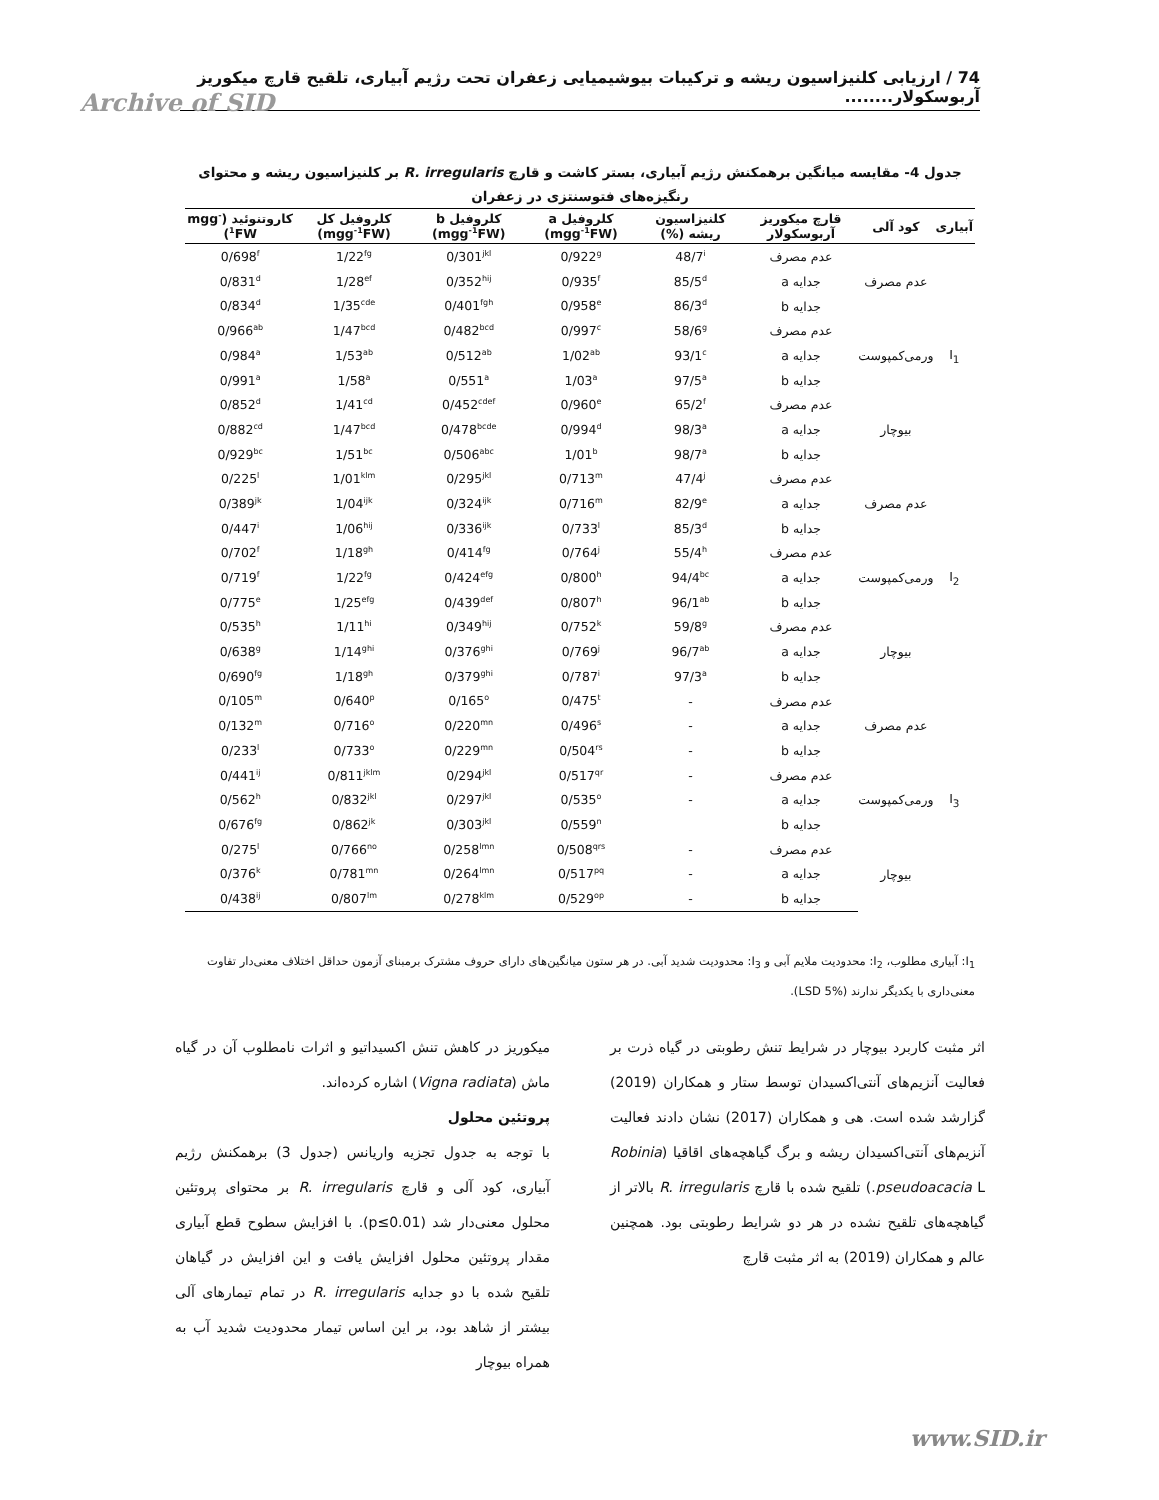74 / ارزیابی کلنیزاسیون ریشه و ترکیبات بیوشیمیایی زعفران تحت رژیم آبیاری، تلقیح قارچ میکوریز آربوسکولار........
Archive of SID
جدول 4- مقایسه میانگین برهمکنش رژیم آبیاری، بستر کاشت و قارچ R. irregularis بر کلنیزاسیون ریشه و محتوای رنگیزه‌های فتوسنتزی در زعفران
| آبیاری | کود آلی | قارچ میکوریز آربوسکولار | کلنیزاسیون ریشه (%) | کلروفیل a (mgg<sup>-1</sup>FW) | کلروفیل b (mgg<sup>-1</sup>FW) | کلروفیل کل (mgg<sup>-1</sup>FW) | کاروتنوئید (mgg<sup>-1</sup>FW) |
| --- | --- | --- | --- | --- | --- | --- | --- |
| I<sub>1</sub> | عدم مصرف | عدم مصرف | 48/7<sup>i</sup> | 0/922<sup>g</sup> | 0/301<sup>jkl</sup> | 1/22<sup>fg</sup> | 0/698<sup>f</sup> |
| | | جدایه a | 85/5<sup>d</sup> | 0/935<sup>f</sup> | 0/352<sup>hij</sup> | 1/28<sup>ef</sup> | 0/831<sup>d</sup> |
| | | جدایه b | 86/3<sup>d</sup> | 0/958<sup>e</sup> | 0/401<sup>fgh</sup> | 1/35<sup>cde</sup> | 0/834<sup>d</sup> |
| | ورمی‌کمپوست | عدم مصرف | 58/6<sup>g</sup> | 0/997<sup>c</sup> | 0/482<sup>bcd</sup> | 1/47<sup>bcd</sup> | 0/966<sup>ab</sup> |
| | | جدایه a | 93/1<sup>c</sup> | 1/02<sup>ab</sup> | 0/512<sup>ab</sup> | 1/53<sup>ab</sup> | 0/984<sup>a</sup> |
| | | جدایه b | 97/5<sup>a</sup> | 1/03<sup>a</sup> | 0/551<sup>a</sup> | 1/58<sup>a</sup> | 0/991<sup>a</sup> |
| | بیوچار | عدم مصرف | 65/2<sup>f</sup> | 0/960<sup>e</sup> | 0/452<sup>cdef</sup> | 1/41<sup>cd</sup> | 0/852<sup>d</sup> |
| | | جدایه a | 98/3<sup>a</sup> | 0/994<sup>d</sup> | 0/478<sup>bcde</sup> | 1/47<sup>bcd</sup> | 0/882<sup>cd</sup> |
| | | جدایه b | 98/7<sup>a</sup> | 1/01<sup>b</sup> | 0/506<sup>abc</sup> | 1/51<sup>bc</sup> | 0/929<sup>bc</sup> |
| I<sub>2</sub> | عدم مصرف | عدم مصرف | 47/4<sup>j</sup> | 0/713<sup>m</sup> | 0/295<sup>jkl</sup> | 1/01<sup>klm</sup> | 0/225<sup>l</sup> |
| | | جدایه a | 82/9<sup>e</sup> | 0/716<sup>m</sup> | 0/324<sup>ijk</sup> | 1/04<sup>ijk</sup> | 0/389<sup>jk</sup> |
| | | جدایه b | 85/3<sup>d</sup> | 0/733<sup>l</sup> | 0/336<sup>ijk</sup> | 1/06<sup>hij</sup> | 0/447<sup>i</sup> |
| | ورمی‌کمپوست | عدم مصرف | 55/4<sup>h</sup> | 0/764<sup>j</sup> | 0/414<sup>fg</sup> | 1/18<sup>gh</sup> | 0/702<sup>f</sup> |
| | | جدایه a | 94/4<sup>bc</sup> | 0/800<sup>h</sup> | 0/424<sup>efg</sup> | 1/22<sup>fg</sup> | 0/719<sup>f</sup> |
| | | جدایه b | 96/1<sup>ab</sup> | 0/807<sup>h</sup> | 0/439<sup>def</sup> | 1/25<sup>efg</sup> | 0/775<sup>e</sup> |
| | بیوچار | عدم مصرف | 59/8<sup>g</sup> | 0/752<sup>k</sup> | 0/349<sup>hij</sup> | 1/11<sup>hi</sup> | 0/535<sup>h</sup> |
| | | جدایه a | 96/7<sup>ab</sup> | 0/769<sup>j</sup> | 0/376<sup>ghi</sup> | 1/14<sup>ghi</sup> | 0/638<sup>g</sup> |
| | | جدایه b | 97/3<sup>a</sup> | 0/787<sup>i</sup> | 0/379<sup>ghi</sup> | 1/18<sup>gh</sup> | 0/690<sup>fg</sup> |
| I<sub>3</sub> | عدم مصرف | عدم مصرف | - | 0/475<sup>t</sup> | 0/165<sup>o</sup> | 0/640<sup>p</sup> | 0/105<sup>m</sup> |
| | | جدایه a | - | 0/496<sup>s</sup> | 0/220<sup>mn</sup> | 0/716<sup>o</sup> | 0/132<sup>m</sup> |
| | | جدایه b | - | 0/504<sup>rs</sup> | 0/229<sup>mn</sup> | 0/733<sup>o</sup> | 0/233<sup>l</sup> |
| | ورمی‌کمپوست | عدم مصرف | - | 0/517<sup>qr</sup> | 0/294<sup>jkl</sup> | 0/811<sup>jklm</sup> | 0/441<sup>ij</sup> |
| | | جدایه a | - | 0/535<sup>o</sup> | 0/297<sup>jkl</sup> | 0/832<sup>jkl</sup> | 0/562<sup>h</sup> |
| | | جدایه b | | 0/559<sup>n</sup> | 0/303<sup>jkl</sup> | 0/862<sup>jk</sup> | 0/676<sup>fg</sup> |
| | بیوچار | عدم مصرف | - | 0/508<sup>qrs</sup> | 0/258<sup>lmn</sup> | 0/766<sup>no</sup> | 0/275<sup>l</sup> |
| | | جدایه a | - | 0/517<sup>pq</sup> | 0/264<sup>lmn</sup> | 0/781<sup>mn</sup> | 0/376<sup>k</sup> |
| | | جدایه b | - | 0/529<sup>op</sup> | 0/278<sup>klm</sup> | 0/807<sup>lm</sup> | 0/438<sup>ij</sup> |
I<sub>1</sub>: آبیاری مطلوب، I<sub>2</sub>: محدودیت ملایم آبی و I<sub>3</sub>: محدودیت شدید آبی. در هر ستون میانگین‌های دارای حروف مشترک برمبنای آزمون حداقل اختلاف معنی‌دار تفاوت معنی‌داری با یکدیگر ندارند (LSD 5%).
اثر مثبت کاربرد بیوچار در شرایط تنش رطوبتی در گیاه ذرت بر فعالیت آنزیم‌های آنتی‌اکسیدان توسط ستار و همکاران (2019) گزارشد شده است. هی و همکاران (2017) نشان دادند فعالیت آنزیم‌های آنتی‌اکسیدان ریشه و برگ گیاهچه‌های اقاقیا (Robinia pseudoacacia L.) تلقیح شده با قارچ R. irregularis بالاتر از گیاهچه‌های تلقیح نشده در هر دو شرایط رطوبتی بود. همچنین عالم و همکاران (2019) به اثر مثبت قارچ
میکوریز در کاهش تنش اکسیداتیو و اثرات نامطلوب آن در گیاه ماش (Vigna radiata) اشاره کرده‌اند.
پروتئین محلول
با توجه به جدول تجزیه واریانس (جدول 3) برهمکنش رژیم آبیاری، کود آلی و قارچ R. irregularis بر محتوای پروتئین محلول معنی‌دار شد (p≤0.01). با افزایش سطوح قطع آبیاری مقدار پروتئین محلول افزایش یافت و این افزایش در گیاهان تلقیح شده با دو جدایه R. irregularis در تمام تیمارهای آلی بیشتر از شاهد بود، بر این اساس تیمار محدودیت شدید آب به همراه بیوچار
www.SID.ir